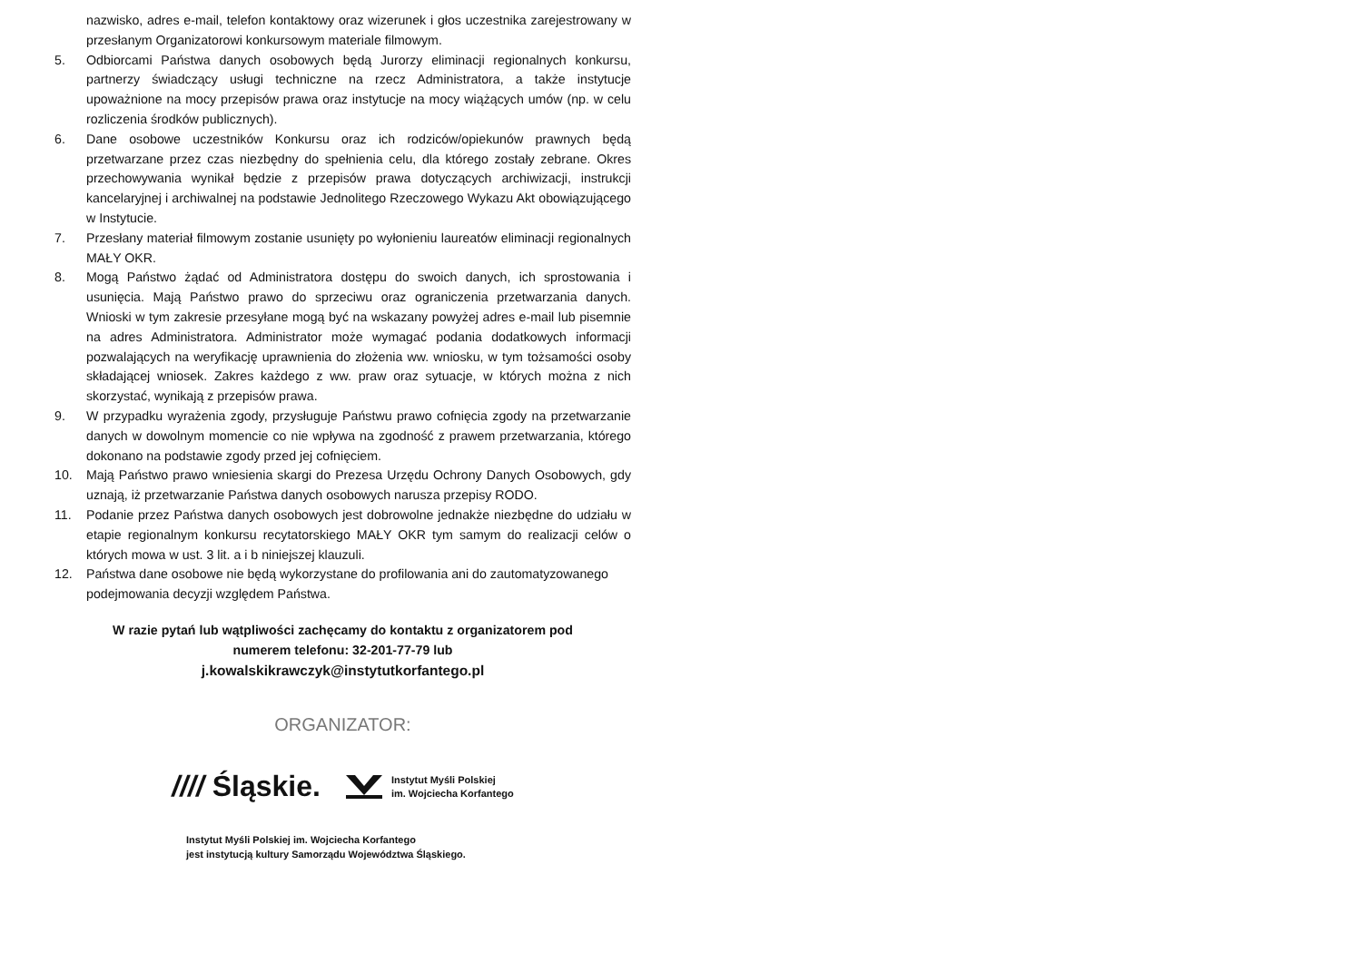nazwisko, adres e-mail, telefon kontaktowy oraz wizerunek i głos uczestnika zarejestrowany w przesłanym Organizatorowi konkursowym materiale filmowym.
5. Odbiorcami Państwa danych osobowych będą Jurorzy eliminacji regionalnych konkursu, partnerzy świadczący usługi techniczne na rzecz Administratora, a także instytucje upoważnione na mocy przepisów prawa oraz instytucje na mocy wiążących umów (np. w celu rozliczenia środków publicznych).
6. Dane osobowe uczestników Konkursu oraz ich rodziców/opiekunów prawnych będą przetwarzane przez czas niezbędny do spełnienia celu, dla którego zostały zebrane. Okres przechowywania wynikał będzie z przepisów prawa dotyczących archiwizacji, instrukcji kancelaryjnej i archiwalnej na podstawie Jednolitego Rzeczowego Wykazu Akt obowiązującego w Instytucie.
7. Przesłany materiał filmowym zostanie usunięty po wyłonieniu laureatów eliminacji regionalnych MAŁY OKR.
8. Mogą Państwo żądać od Administratora dostępu do swoich danych, ich sprostowania i usunięcia. Mają Państwo prawo do sprzeciwu oraz ograniczenia przetwarzania danych. Wnioski w tym zakresie przesyłane mogą być na wskazany powyżej adres e-mail lub pisemnie na adres Administratora. Administrator może wymagać podania dodatkowych informacji pozwalających na weryfikację uprawnienia do złożenia ww. wniosku, w tym tożsamości osoby składającej wniosek. Zakres każdego z ww. praw oraz sytuacje, w których można z nich skorzystać, wynikają z przepisów prawa.
9. W przypadku wyrażenia zgody, przysługuje Państwu prawo cofnięcia zgody na przetwarzanie danych w dowolnym momencie co nie wpływa na zgodność z prawem przetwarzania, którego dokonano na podstawie zgody przed jej cofnięciem.
10. Mają Państwo prawo wniesienia skargi do Prezesa Urzędu Ochrony Danych Osobowych, gdy uznają, iż przetwarzanie Państwa danych osobowych narusza przepisy RODO.
11. Podanie przez Państwa danych osobowych jest dobrowolne jednakże niezbędne do udziału w etapie regionalnym konkursu recytatorskiego MAŁY OKR tym samym do realizacji celów o których mowa w ust. 3 lit. a i b niniejszej klauzuli.
12. Państwa dane osobowe nie będą wykorzystane do profilowania ani do zautomatyzowanego podejmowania decyzji względem Państwa.
W razie pytań lub wątpliwości zachęcamy do kontaktu z organizatorem pod
numerem telefonu: 32-201-77-79 lub
j.kowalskikrawczyk@instytutkorfantego.pl
ORGANIZATOR:
//// Śląskie.
Instytut Myśli Polskiej
im. Wojciecha Korfantego
Instytut Myśli Polskiej im. Wojciecha Korfantego
jest instytucją kultury Samorządu Województwa Śląskiego.